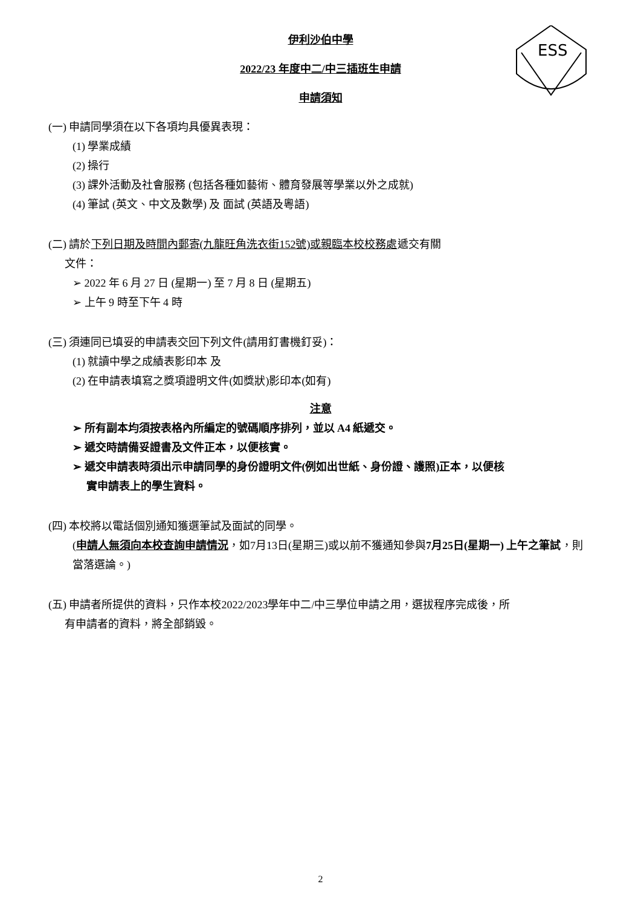ESS
伊利沙伯中學
2022/23 年度中二/中三插班生申請
申請須知
(一) 申請同學須在以下各項均具優異表現：
(1) 學業成績
(2) 操行
(3) 課外活動及社會服務 (包括各種如藝術、體育發展等學業以外之成就)
(4) 筆試 (英文、中文及數學) 及 面試 (英語及粵語)
(二) 請於下列日期及時間內郵寄(九龍旺角洗衣街152號)或親臨本校校務處遞交有關
文件：
➢ 2022 年 6 月 27 日 (星期一) 至 7 月 8 日 (星期五)
➢ 上午 9 時至下午 4 時
(三) 須連同已填妥的申請表交回下列文件(請用釘書機釘妥)：
(1) 就讀中學之成績表影印本 及
(2) 在申請表填寫之獎項證明文件(如獎狀)影印本(如有)
注意
➢ 所有副本均須按表格內所編定的號碼順序排列，並以 A4 紙遞交。
➢ 遞交時請備妥證書及文件正本，以便核實。
➢ 遞交申請表時須出示申請同學的身份證明文件(例如出世紙、身份證、護照)正本，以便核
實申請表上的學生資料。
(四) 本校將以電話個別通知獲選筆試及面試的同學。
(申請人無須向本校查詢申請情況，如7月13日(星期三)或以前不獲通知參與7月25日(星期一) 上午之筆試，則當落選論。)
(五) 申請者所提供的資料，只作本校2022/2023學年中二/中三學位申請之用，選拔程序完成後，所
有申請者的資料，將全部銷毀。
2